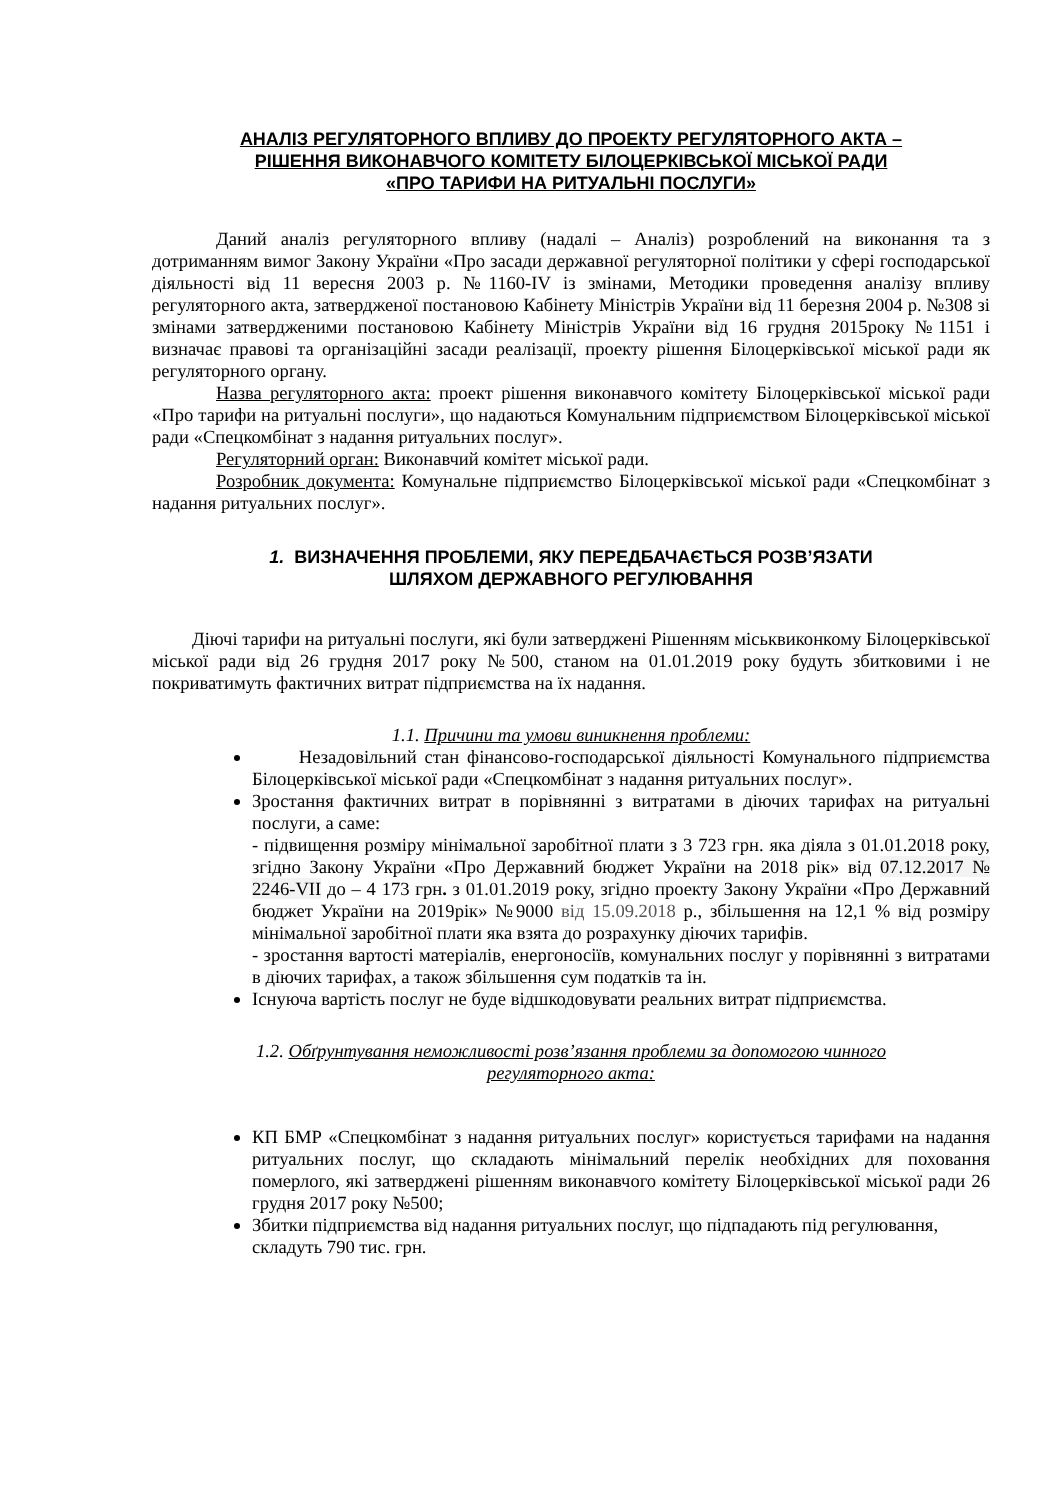АНАЛІЗ РЕГУЛЯТОРНОГО ВПЛИВУ ДО ПРОЕКТУ РЕГУЛЯТОРНОГО АКТА –
РІШЕННЯ ВИКОНАВЧОГО КОМІТЕТУ БІЛОЦЕРКІВСЬКОЇ МІСЬКОЇ РАДИ
«ПРО ТАРИФИ НА РИТУАЛЬНІ ПОСЛУГИ»
Даний аналіз регуляторного впливу (надалі – Аналіз) розроблений на виконання та з дотриманням вимог Закону України «Про засади державної регуляторної політики у сфері господарської діяльності від 11 вересня 2003 р. №1160-IV із змінами, Методики проведення аналізу впливу регуляторного акта, затвердженої постановою Кабінету Міністрів України від 11 березня 2004 р. №308 зі змінами затвердженими постановою Кабінету Міністрів України від 16 грудня 2015року №1151 і визначає правові та організаційні засади реалізації, проекту рішення Білоцерківської міської ради як регуляторного органу.
Назва регуляторного акта: проект рішення виконавчого комітету Білоцерківської міської ради «Про тарифи на ритуальні послуги», що надаються Комунальним підприємством Білоцерківської міської ради «Спецкомбінат з надання ритуальних послуг».
Регуляторний орган: Виконавчий комітет міської ради.
Розробник документа: Комунальне підприємство Білоцерківської міської ради «Спецкомбінат з надання ритуальних послуг».
1. ВИЗНАЧЕННЯ ПРОБЛЕМИ, ЯКУ ПЕРЕДБАЧАЄТЬСЯ РОЗВ’ЯЗАТИ
ШЛЯХОМ ДЕРЖАВНОГО РЕГУЛЮВАННЯ
Діючі тарифи на ритуальні послуги, які були затверджені Рішенням міськвиконкому Білоцерківської міської ради від 26 грудня 2017 року №500, станом на 01.01.2019 року будуть збитковими і не покриватимуть фактичних витрат підприємства на їх надання.
1.1. Причини та умови виникнення проблеми:
Незадовільний стан фінансово-господарської діяльності Комунального підприємства Білоцерківської міської ради «Спецкомбінат з надання ритуальних послуг».
Зростання фактичних витрат в порівнянні з витратами в діючих тарифах на ритуальні послуги, а саме:
- підвищення розміру мінімальної заробітної плати з 3 723 грн. яка діяла з 01.01.2018 року, згідно Закону України «Про Державний бюджет України на 2018 рік» від 07.12.2017 № 2246-VII до – 4 173 грн. з 01.01.2019 року, згідно проекту Закону України «Про Державний бюджет України на 2019рік» №9000 від 15.09.2018 р., збільшення на 12,1 % від розміру мінімальної заробітної плати яка взята до розрахунку діючих тарифів.
- зростання вартості матеріалів, енергоносіїв, комунальних послуг у порівнянні з витратами в діючих тарифах, а також збільшення сум податків та ін.
Існуюча вартість послуг не буде відшкодовувати реальних витрат підприємства.
1.2. Обґрунтування неможливості розв’язання проблеми за допомогою чинного
регуляторного акта:
КП БМР «Спецкомбінат з надання ритуальних послуг» користується тарифами на надання ритуальних послуг, що складають мінімальний перелік необхідних для поховання померлого, які затверджені рішенням виконавчого комітету Білоцерківської міської ради 26 грудня 2017 року №500;
Збитки підприємства від надання ритуальних послуг, що підпадають під регулювання, складуть 790 тис. грн.